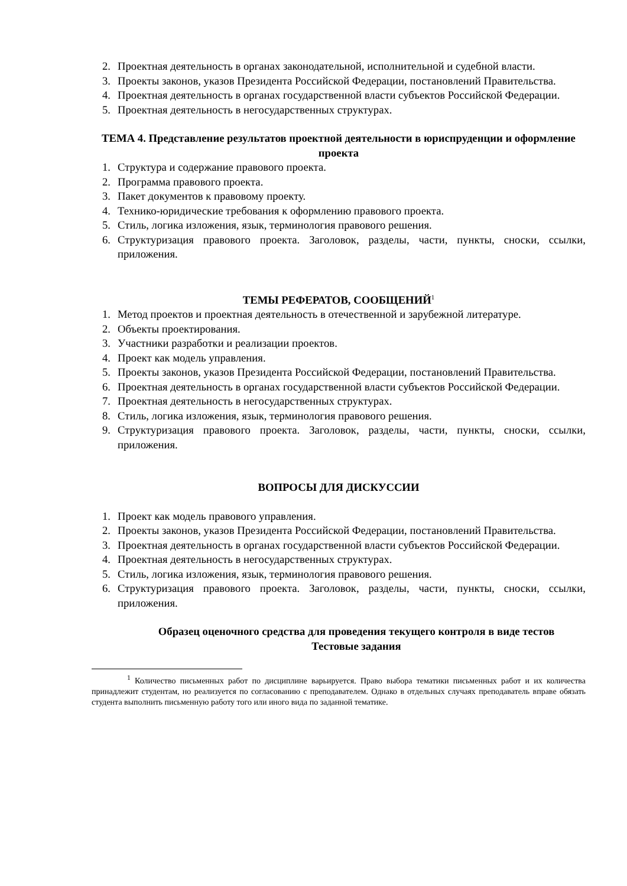2. Проектная деятельность в органах законодательной, исполнительной и судебной власти.
3. Проекты законов, указов Президента Российской Федерации, постановлений Правительства.
4. Проектная деятельность в органах государственной власти субъектов Российской Федерации.
5. Проектная деятельность в негосударственных структурах.
ТЕМА 4. Представление результатов проектной деятельности в юриспруденции и оформление проекта
1. Структура и содержание правового проекта.
2. Программа правового проекта.
3. Пакет документов к правовому проекту.
4. Технико-юридические требования к оформлению правового проекта.
5. Стиль, логика изложения, язык, терминология правового решения.
6. Структуризация правового проекта. Заголовок, разделы, части, пункты, сноски, ссылки, приложения.
ТЕМЫ РЕФЕРАТОВ, СООБЩЕНИЙ<sup>1</sup>
1. Метод проектов и проектная деятельность в отечественной и зарубежной литературе.
2. Объекты проектирования.
3. Участники разработки и реализации проектов.
4. Проект как модель управления.
5. Проекты законов, указов Президента Российской Федерации, постановлений Правительства.
6. Проектная деятельность в органах государственной власти субъектов Российской Федерации.
7. Проектная деятельность в негосударственных структурах.
8. Стиль, логика изложения, язык, терминология правового решения.
9. Структуризация правового проекта. Заголовок, разделы, части, пункты, сноски, ссылки, приложения.
ВОПРОСЫ ДЛЯ ДИСКУССИИ
1. Проект как модель правового управления.
2. Проекты законов, указов Президента Российской Федерации, постановлений Правительства.
3. Проектная деятельность в органах государственной власти субъектов Российской Федерации.
4. Проектная деятельность в негосударственных структурах.
5. Стиль, логика изложения, язык, терминология правового решения.
6. Структуризация правового проекта. Заголовок, разделы, части, пункты, сноски, ссылки, приложения.
Образец оценочного средства для проведения текущего контроля в виде тестов
Тестовые задания
<sup>1</sup> Количество письменных работ по дисциплине варьируется. Право выбора тематики письменных работ и их количества принадлежит студентам, но реализуется по согласованию с преподавателем. Однако в отдельных случаях преподаватель вправе обязать студента выполнить письменную работу того или иного вида по заданной тематике.